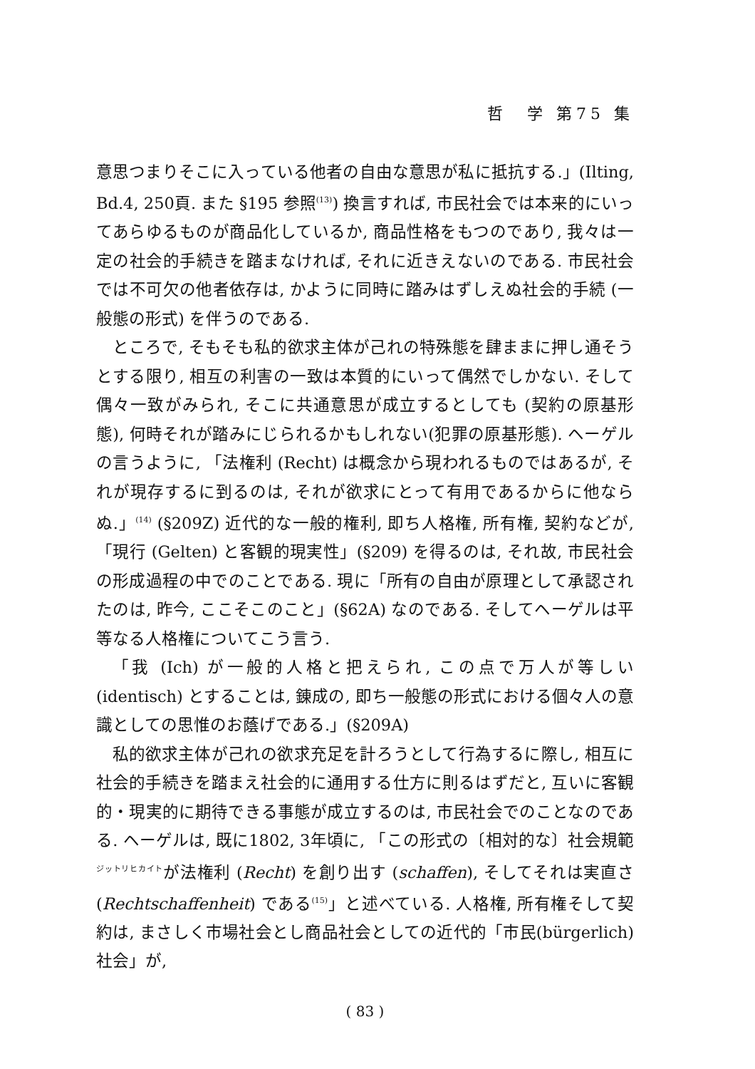哲　学 第75 集
意思つまりそこに入っている他者の自由な意思が私に抵抗する.」(Ilting, Bd.4, 250頁. また §195 参照<sup>(13)</sup>) 換言すれば, 市民社会では本来的にいってあらゆるものが商品化しているか, 商品性格をもつのであり, 我々は一定の社会的手続きを踏まなければ, それに近きえないのである. 市民社会では不可欠の他者依存は, かように同時に踏みはずしえぬ社会的手続 (一般態の形式) を伴うのである.
ところで, そもそも私的欲求主体が己れの特殊態を肆ままに押し通そうとする限り, 相互の利害の一致は本質的にいって偶然でしかない. そして偶々一致がみられ, そこに共通意思が成立するとしても (契約の原基形態), 何時それが踏みにじられるかもしれない(犯罪の原基形態). ヘーゲルの言うように, 「法権利 (Recht) は概念から現われるものではあるが, それが現存するに到るのは, それが欲求にとって有用であるからに他ならぬ.」<sup>(14)</sup> (§209Z) 近代的な一般的権利, 即ち人格権, 所有権, 契約などが, 「現行 (Gelten) と客観的現実性」(§209) を得るのは, それ故, 市民社会の形成過程の中でのことである. 現に「所有の自由が原理として承認されたのは, 昨今, ここそこのこと」(§62A) なのである. そしてヘーゲルは平等なる人格権についてこう言う.
「我 (Ich) が一般的人格と把えられ, この点で万人が等しい (identisch) とすることは, 錬成の, 即ち一般態の形式における個々人の意識としての思惟のお蔭げである.」(§209A)
私的欲求主体が己れの欲求充足を計ろうとして行為するに際し, 相互に社会的手続きを踏まえ社会的に通用する仕方に則るはずだと, 互いに客観的・現実的に期待できる事態が成立するのは, 市民社会でのことなのである. ヘーゲルは, 既に1802, 3年頃に, 「この形式の〔相対的な〕社会規範<sup>ジットリヒカイト</sup>が法権利 (Recht) を創り出す (schaffen), そしてそれは実直さ (Rechtschaffenheit) である<sup>(15)</sup>」と述べている. 人格権, 所有権そして契約は, まさしく市場社会とし商品社会としての近代的「市民(bürgerlich) 社会」が,
( 83 )